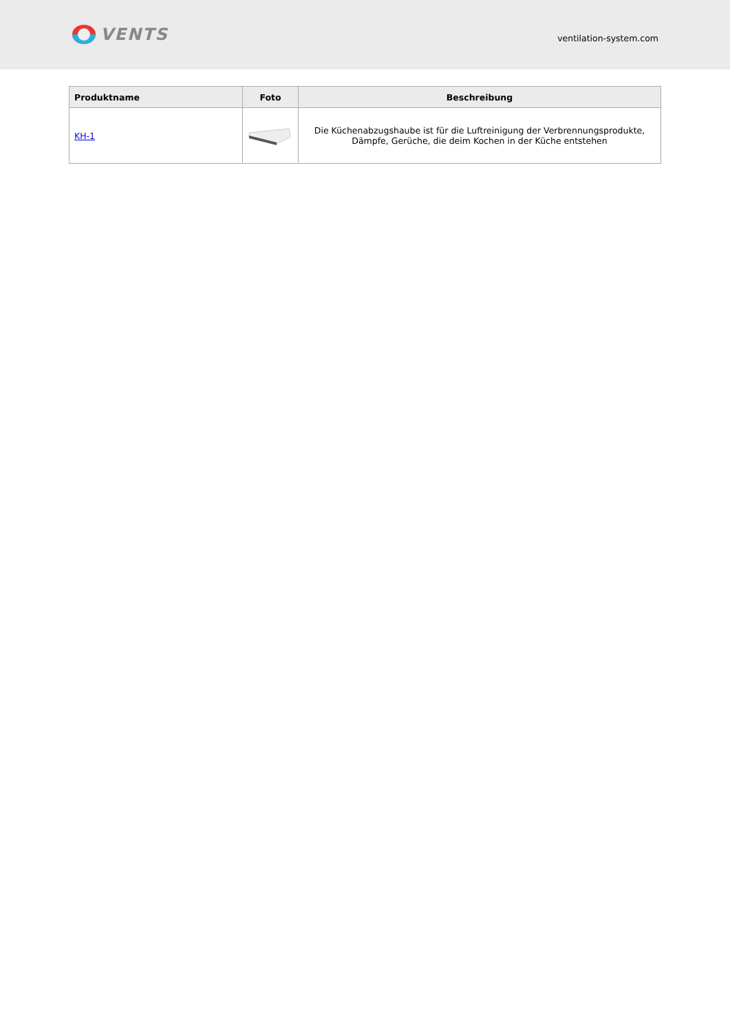VENTS
ventilation-system.com
| Produktname | Foto | Beschreibung |
| --- | --- | --- |
| KH-1 | | Die Küchenabzugshaube ist für die Luftreinigung der Verbrennungsprodukte, Dämpfe, Gerüche, die deim Kochen in der Küche entstehen |